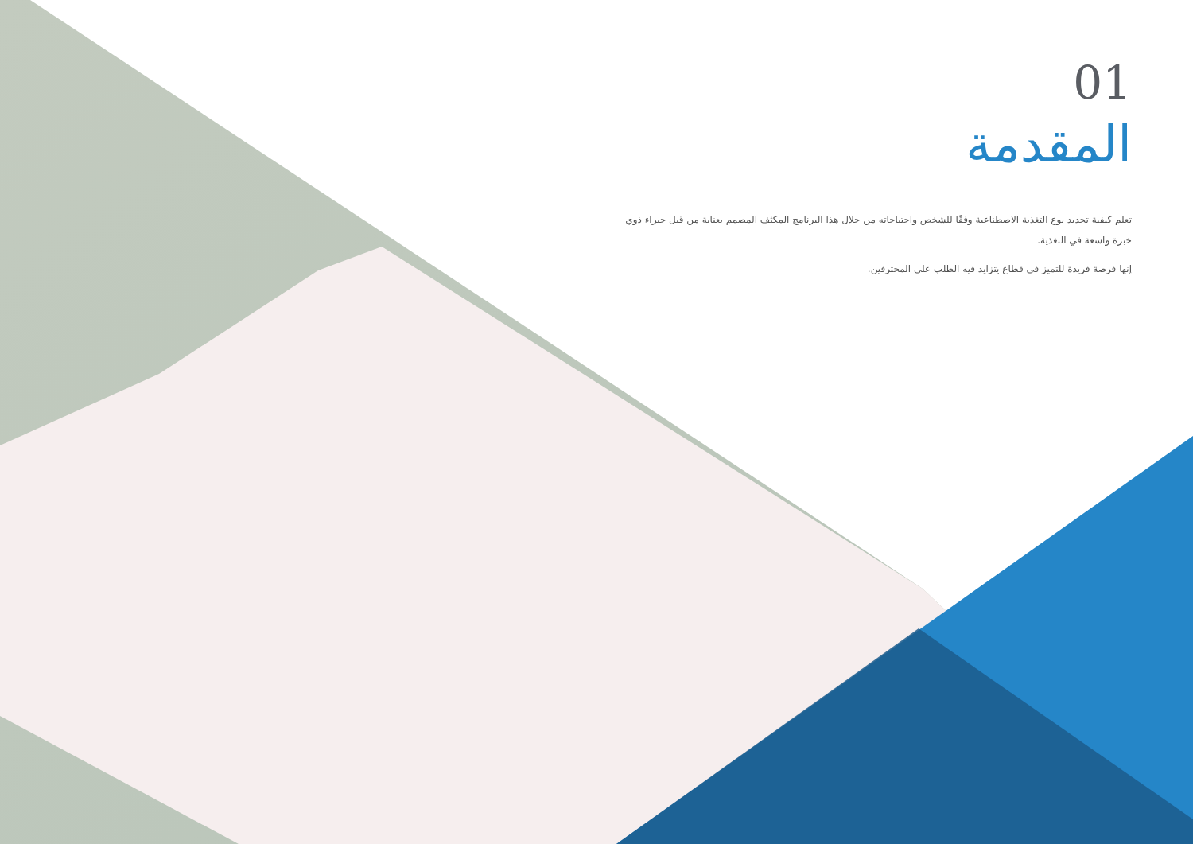01
المقدمة
تعلم كيفية تحديد نوع التغذية الاصطناعية وفقًا للشخص واحتياجاته من خلال هذا البرنامج المكثف المصمم بعناية من قبل خبراء ذوي خبرة واسعة في التغذية.
إنها فرصة فريدة للتميز في قطاع يتزايد فيه الطلب على المحترفين.